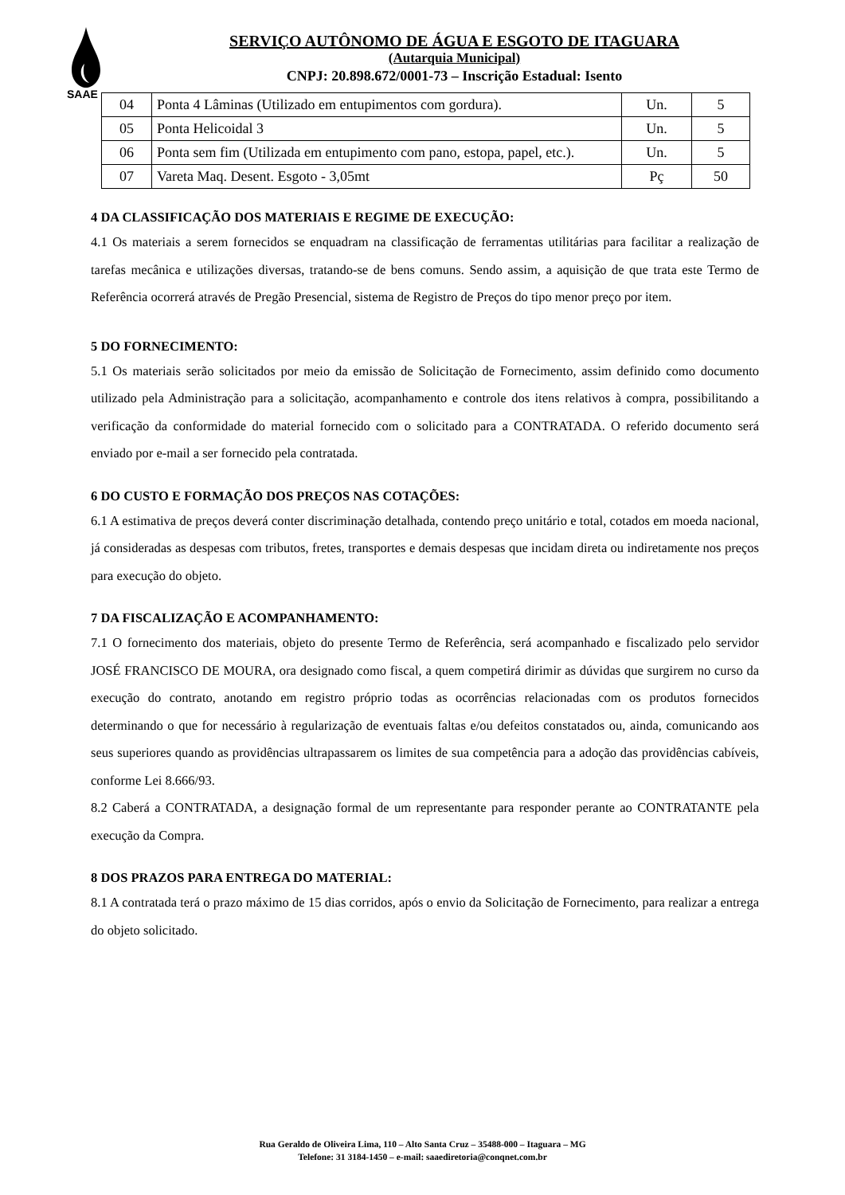SAAE
SERVIÇO AUTÔNOMO DE ÁGUA E ESGOTO DE ITAGUARA
(Autarquia Municipal)
CNPJ: 20.898.672/0001-73 – Inscrição Estadual: Isento
| 04 | Ponta 4 Lâminas (Utilizado em entupimentos com gordura). | Un. | 5 |
| 05 | Ponta Helicoidal 3 | Un. | 5 |
| 06 | Ponta sem fim (Utilizada em entupimento com pano, estopa, papel, etc.). | Un. | 5 |
| 07 | Vareta Maq. Desent. Esgoto - 3,05mt | Pç | 50 |
4 DA CLASSIFICAÇÃO DOS MATERIAIS E REGIME DE EXECUÇÃO:
4.1 Os materiais a serem fornecidos se enquadram na classificação de ferramentas utilitárias para facilitar a realização de tarefas mecânica e utilizações diversas, tratando-se de bens comuns. Sendo assim, a aquisição de que trata este Termo de Referência ocorrerá através de Pregão Presencial, sistema de Registro de Preços do tipo menor preço por item.
5 DO FORNECIMENTO:
5.1 Os materiais serão solicitados por meio da emissão de Solicitação de Fornecimento, assim definido como documento utilizado pela Administração para a solicitação, acompanhamento e controle dos itens relativos à compra, possibilitando a verificação da conformidade do material fornecido com o solicitado para a CONTRATADA. O referido documento será enviado por e-mail a ser fornecido pela contratada.
6 DO CUSTO E FORMAÇÃO DOS PREÇOS NAS COTAÇÕES:
6.1 A estimativa de preços deverá conter discriminação detalhada, contendo preço unitário e total, cotados em moeda nacional, já consideradas as despesas com tributos, fretes, transportes e demais despesas que incidam direta ou indiretamente nos preços para execução do objeto.
7 DA FISCALIZAÇÃO E ACOMPANHAMENTO:
7.1 O fornecimento dos materiais, objeto do presente Termo de Referência, será acompanhado e fiscalizado pelo servidor JOSÉ FRANCISCO DE MOURA, ora designado como fiscal, a quem competirá dirimir as dúvidas que surgirem no curso da execução do contrato, anotando em registro próprio todas as ocorrências relacionadas com os produtos fornecidos determinando o que for necessário à regularização de eventuais faltas e/ou defeitos constatados ou, ainda, comunicando aos seus superiores quando as providências ultrapassarem os limites de sua competência para a adoção das providências cabíveis, conforme Lei 8.666/93.
8.2 Caberá a CONTRATADA, a designação formal de um representante para responder perante ao CONTRATANTE pela execução da Compra.
8 DOS PRAZOS PARA ENTREGA DO MATERIAL:
8.1 A contratada terá o prazo máximo de 15 dias corridos, após o envio da Solicitação de Fornecimento, para realizar a entrega do objeto solicitado.
Rua Geraldo de Oliveira Lima, 110 – Alto Santa Cruz – 35488-000 – Itaguara – MG
Telefone: 31 3184-1450 – e-mail: saaediretoria@conqnet.com.br